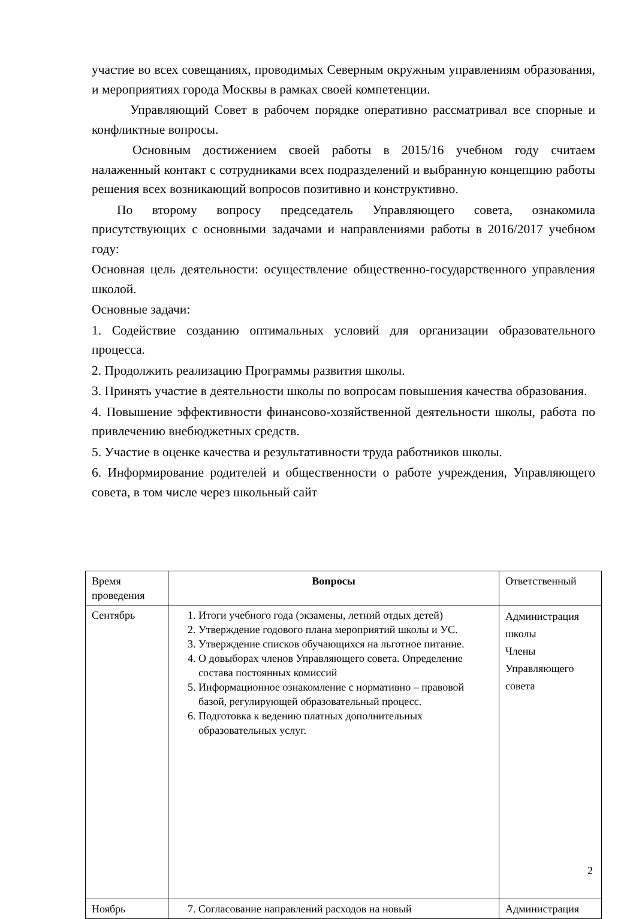участие во всех совещаниях, проводимых Северным окружным управлениям образования, и мероприятиях города Москвы в рамках своей компетенции.
Управляющий Совет в рабочем порядке оперативно рассматривал все спорные и конфликтные вопросы.
Основным достижением своей работы в 2015/16 учебном году считаем налаженный контакт с сотрудниками всех подразделений и выбранную концепцию работы решения всех возникающий вопросов позитивно и конструктивно.
По второму вопросу председатель Управляющего совета, ознакомила присутствующих с основными задачами и направлениями работы в 2016/2017 учебном году:
Основная цель деятельности: осуществление общественно-государственного управления школой.
Основные задачи:
1. Содействие созданию оптимальных условий для организации образовательного процесса.
2. Продолжить реализацию Программы развития школы.
3. Принять участие в деятельности школы по вопросам повышения качества образования.
4. Повышение эффективности финансово-хозяйственной деятельности школы, работа по привлечению внебюджетных средств.
5. Участие в оценке качества и результативности труда работников школы.
6. Информирование родителей и общественности о работе учреждения, Управляющего совета, в том числе через школьный сайт
| Время проведения | Вопросы | Ответственный |
| --- | --- | --- |
| Сентябрь | 1. Итоги учебного года (экзамены, летний отдых детей) 2. Утверждение годового плана мероприятий школы и УС. 3. Утверждение списков обучающихся на льготное питание. 4. О довыборах членов Управляющего совета. Определение состава постоянных комиссий 5. Информационное ознакомление с нормативно – правовой базой, регулирующей образовательный процесс. 6. Подготовка к ведению платных дополнительных образовательных услуг. | Администрация школы Члены Управляющего совета |
| Ноябрь | 7. Согласование направлений расходов на новый | Администрация |
2